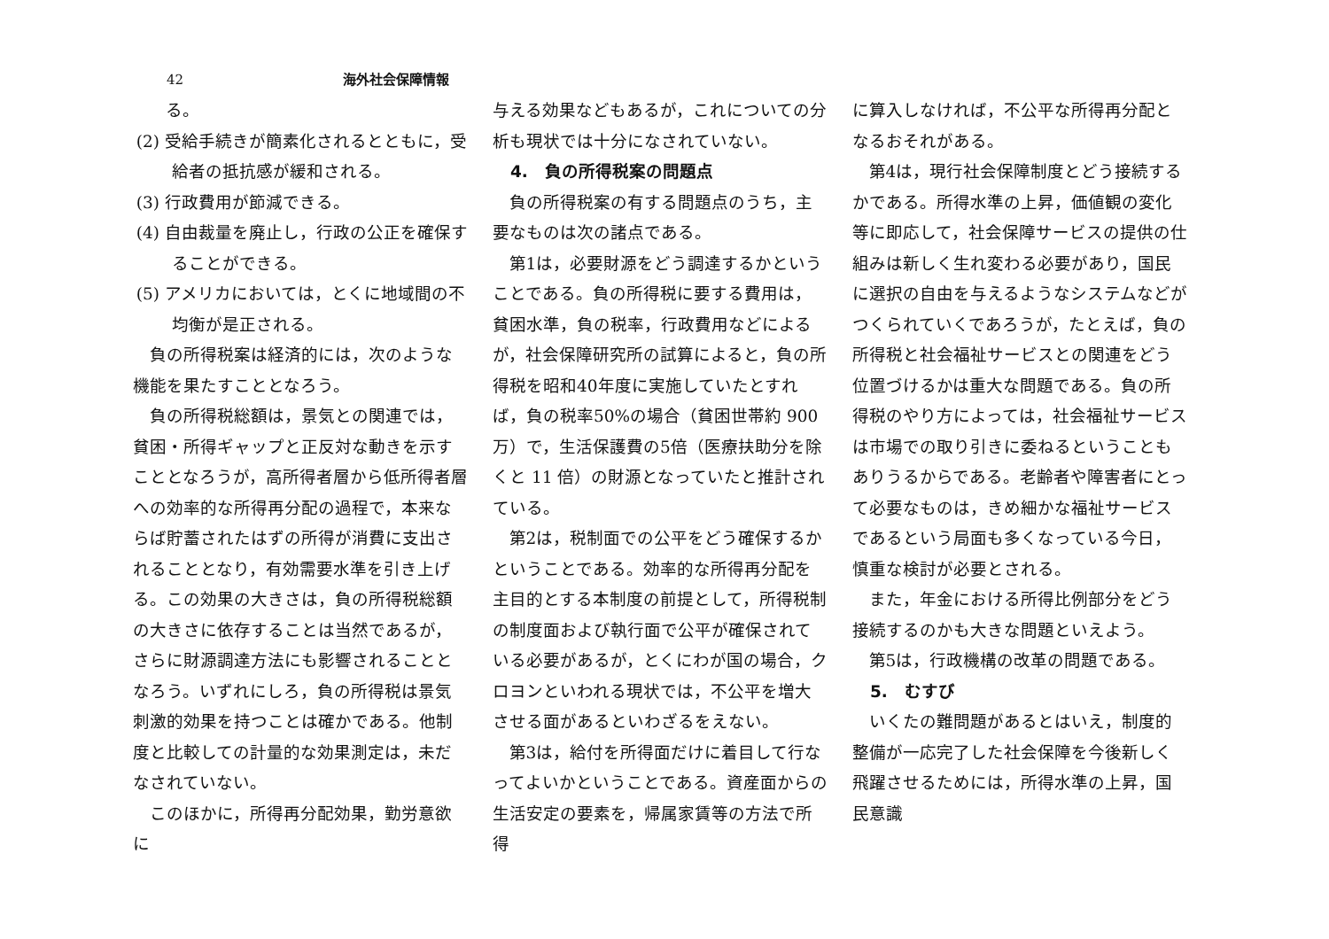42 海外社会保障情報
る。
(2) 受給手続きが簡素化されるとともに，受給者の抵抗感が緩和される。
(3) 行政費用が節減できる。
(4) 自由裁量を廃止し，行政の公正を確保することができる。
(5) アメリカにおいては，とくに地域間の不均衡が是正される。
負の所得税案は経済的には，次のような機能を果たすこととなろう。
負の所得税総額は，景気との関連では，貧困・所得ギャップと正反対な動きを示すこととなろうが，高所得者層から低所得者層への効率的な所得再分配の過程で，本来ならば貯蓄されたはずの所得が消費に支出されることとなり，有効需要水準を引き上げる。この効果の大きさは，負の所得税総額の大きさに依存することは当然であるが，さらに財源調達方法にも影響されることとなろう。いずれにしろ，負の所得税は景気刺激的効果を持つことは確かである。他制度と比較しての計量的な効果測定は，未だなされていない。
このほかに，所得再分配効果，勤労意欲に
与える効果などもあるが，これについての分析も現状では十分になされていない。
4.　負の所得税案の問題点
負の所得税案の有する問題点のうち，主要なものは次の諸点である。
第1は，必要財源をどう調達するかということである。負の所得税に要する費用は，貧困水準，負の税率，行政費用などによるが，社会保障研究所の試算によると，負の所得税を昭和40年度に実施していたとすれば，負の税率50%の場合（貧困世帯約 900 万）で，生活保護費の5倍（医療扶助分を除くと 11 倍）の財源となっていたと推計されている。
第2は，税制面での公平をどう確保するかということである。効率的な所得再分配を主目的とする本制度の前提として，所得税制の制度面および執行面で公平が確保されている必要があるが，とくにわが国の場合，クロヨンといわれる現状では，不公平を増大させる面があるといわざるをえない。
第3は，給付を所得面だけに着目して行なってよいかということである。資産面からの生活安定の要素を，帰属家賃等の方法で所得
に算入しなければ，不公平な所得再分配となるおそれがある。
第4は，現行社会保障制度とどう接続するかである。所得水準の上昇，価値観の変化等に即応して，社会保障サービスの提供の仕組みは新しく生れ変わる必要があり，国民に選択の自由を与えるようなシステムなどがつくられていくであろうが，たとえば，負の所得税と社会福祉サービスとの関連をどう位置づけるかは重大な問題である。負の所得税のやり方によっては，社会福祉サービスは市場での取り引きに委ねるということもありうるからである。老齢者や障害者にとって必要なものは，きめ細かな福祉サービスであるという局面も多くなっている今日，慎重な検討が必要とされる。
また，年金における所得比例部分をどう接続するのかも大きな問題といえよう。
第5は，行政機構の改革の問題である。
5.　むすび
いくたの難問題があるとはいえ，制度的整備が一応完了した社会保障を今後新しく飛躍させるためには，所得水準の上昇，国民意識